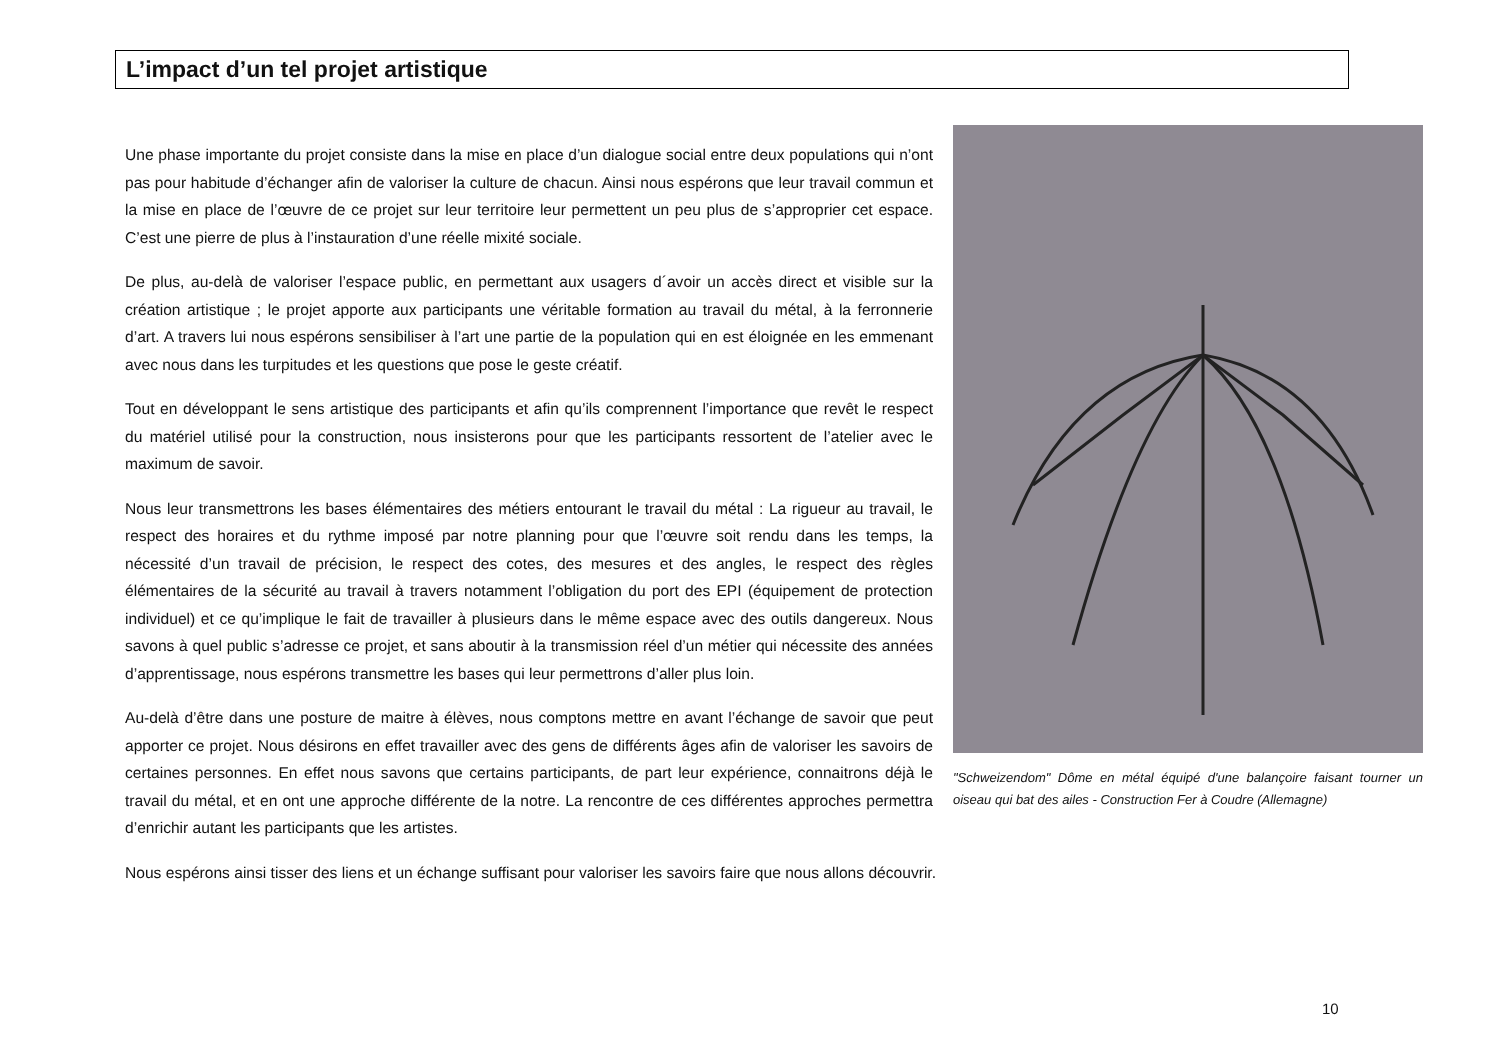L’impact d’un tel projet artistique
"Schweizendom" Dôme en métal équipé d'une balançoire faisant tourner un oiseau qui bat des ailes - Construction Fer à Coudre (Allemagne)
Une phase importante du projet consiste dans la mise en place d’un dialogue social entre deux populations qui n’ont pas pour habitude d’échanger afin de valoriser la culture de chacun. Ainsi nous espérons que leur travail commun et la mise en place de l’œuvre de ce projet sur leur territoire leur permettent un peu plus de s’approprier cet espace. C’est une pierre de plus à l’instauration d’une réelle mixité sociale.
De plus, au-delà de valoriser l’espace public, en permettant aux usagers d´avoir un accès direct et visible sur la création artistique ; le projet apporte aux participants une véritable formation au travail du métal, à la ferronnerie d’art. A travers lui nous espérons sensibiliser à l’art une partie de la population qui en est éloignée en les emmenant avec nous dans les turpitudes et les questions que pose le geste créatif.
Tout en développant le sens artistique des participants et afin qu’ils comprennent l’importance que revêt le respect du matériel utilisé pour la construction, nous insisterons pour que les participants ressortent de l’atelier avec le maximum de savoir.
Nous leur transmettrons les bases élémentaires des métiers entourant le travail du métal : La rigueur au travail, le respect des horaires et du rythme imposé par notre planning pour que l’œuvre soit rendu dans les temps, la nécessité d’un travail de précision, le respect des cotes, des mesures et des angles, le respect des règles élémentaires de la sécurité au travail à travers notamment l’obligation du port des EPI (équipement de protection individuel) et ce qu’implique le fait de travailler à plusieurs dans le même espace avec des outils dangereux. Nous savons à quel public s’adresse ce projet, et sans aboutir à la transmission réel d’un métier qui nécessite des années d’apprentissage, nous espérons transmettre les bases qui leur permettrons d’aller plus loin.
Au-delà d’être dans une posture de maitre à élèves, nous comptons mettre en avant l’échange de savoir que peut apporter ce projet. Nous désirons en effet travailler avec des gens de différents âges afin de valoriser les savoirs de certaines personnes. En effet nous savons que certains participants, de part leur expérience, connaitrons déjà le travail du métal, et en ont une approche différente de la notre. La rencontre de ces différentes approches permettra d’enrichir autant les participants que les artistes.
Nous espérons ainsi tisser des liens et un échange suffisant pour valoriser les savoirs faire que nous allons découvrir.
10